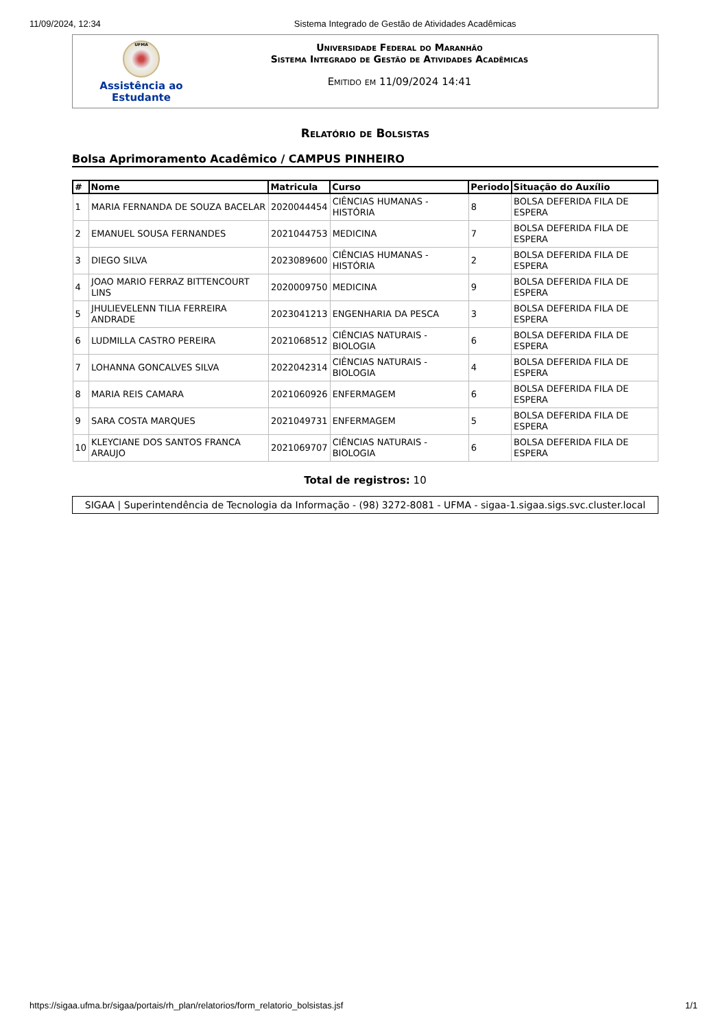11/09/2024, 12:34 Sistema Integrado de Gestão de Atividades Acadêmicas
UFMA
Assistência ao Estudante
Universidade Federal do Maranhão
Sistema Integrado de Gestão de Atividades Acadêmicas
Emitido em 11/09/2024 14:41
Relatório de Bolsistas
Bolsa Aprimoramento Acadêmico / CAMPUS PINHEIRO
| # | Nome | Matricula | Curso | Periodo | Situação do Auxílio |
| --- | --- | --- | --- | --- | --- |
| 1 | MARIA FERNANDA DE SOUZA BACELAR | 2020044454 | CIÊNCIAS HUMANAS - HISTÓRIA | 8 | BOLSA DEFERIDA FILA DE ESPERA |
| 2 | EMANUEL SOUSA FERNANDES | 2021044753 | MEDICINA | 7 | BOLSA DEFERIDA FILA DE ESPERA |
| 3 | DIEGO SILVA | 2023089600 | CIÊNCIAS HUMANAS - HISTÓRIA | 2 | BOLSA DEFERIDA FILA DE ESPERA |
| 4 | JOAO MARIO FERRAZ BITTENCOURT LINS | 2020009750 | MEDICINA | 9 | BOLSA DEFERIDA FILA DE ESPERA |
| 5 | JHULIEVELENN TILIA FERREIRA ANDRADE | 2023041213 | ENGENHARIA DA PESCA | 3 | BOLSA DEFERIDA FILA DE ESPERA |
| 6 | LUDMILLA CASTRO PEREIRA | 2021068512 | CIÊNCIAS NATURAIS - BIOLOGIA | 6 | BOLSA DEFERIDA FILA DE ESPERA |
| 7 | LOHANNA GONCALVES SILVA | 2022042314 | CIÊNCIAS NATURAIS - BIOLOGIA | 4 | BOLSA DEFERIDA FILA DE ESPERA |
| 8 | MARIA REIS CAMARA | 2021060926 | ENFERMAGEM | 6 | BOLSA DEFERIDA FILA DE ESPERA |
| 9 | SARA COSTA MARQUES | 2021049731 | ENFERMAGEM | 5 | BOLSA DEFERIDA FILA DE ESPERA |
| 10 | KLEYCIANE DOS SANTOS FRANCA ARAUJO | 2021069707 | CIÊNCIAS NATURAIS - BIOLOGIA | 6 | BOLSA DEFERIDA FILA DE ESPERA |
Total de registros: 10
SIGAA | Superintendência de Tecnologia da Informação - (98) 3272-8081 - UFMA - sigaa-1.sigaa.sigs.svc.cluster.local
https://sigaa.ufma.br/sigaa/portais/rh_plan/relatorios/form_relatorio_bolsistas.jsf 1/1